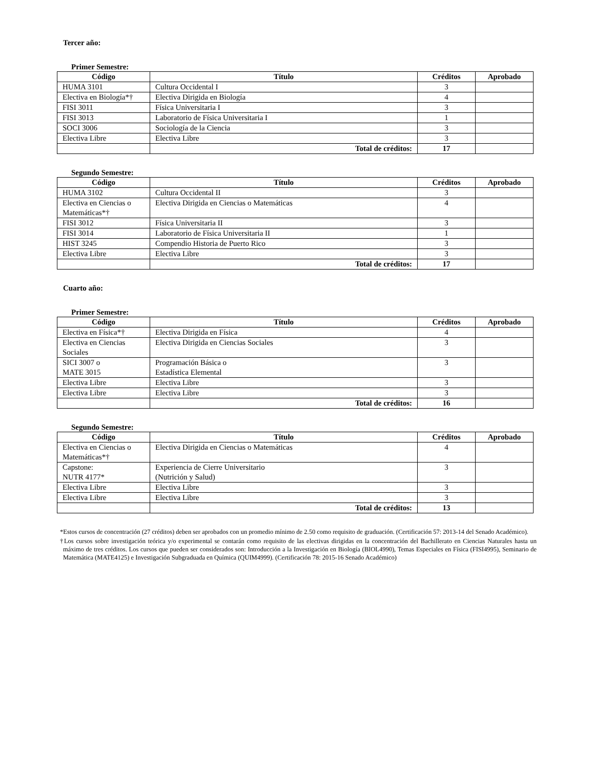Tercer año:
Primer Semestre:
| Código | Título | Créditos | Aprobado |
| --- | --- | --- | --- |
| HUMA 3101 | Cultura Occidental I | 3 | |
| Electiva en Biología*† | Electiva Dirigida en Biología | 4 | |
| FISI 3011 | Física Universitaria I | 3 | |
| FISI 3013 | Laboratorio de Física Universitaria I | 1 | |
| SOCI 3006 | Sociología de la Ciencia | 3 | |
| Electiva Libre | Electiva Libre | 3 | |
| | Total de créditos: | 17 | |
Segundo Semestre:
| Código | Título | Créditos | Aprobado |
| --- | --- | --- | --- |
| HUMA 3102 | Cultura Occidental II | 3 | |
| Electiva en Ciencias o Matemáticas*† | Electiva Dirigida en Ciencias o Matemáticas | 4 | |
| FISI 3012 | Física Universitaria II | 3 | |
| FISI 3014 | Laboratorio de Física Universitaria II | 1 | |
| HIST 3245 | Compendio Historia de Puerto Rico | 3 | |
| Electiva Libre | Electiva Libre | 3 | |
| | Total de créditos: | 17 | |
Cuarto año:
Primer Semestre:
| Código | Título | Créditos | Aprobado |
| --- | --- | --- | --- |
| Electiva en Física*† | Electiva Dirigida en Física | 4 | |
| Electiva en Ciencias Sociales | Electiva Dirigida en Ciencias Sociales | 3 | |
| SICI 3007 o MATE 3015 | Programación Básica o Estadística Elemental | 3 | |
| Electiva Libre | Electiva Libre | 3 | |
| Electiva Libre | Electiva Libre | 3 | |
| | Total de créditos: | 16 | |
Segundo Semestre:
| Código | Título | Créditos | Aprobado |
| --- | --- | --- | --- |
| Electiva en Ciencias o Matemáticas*† | Electiva Dirigida en Ciencias o Matemáticas | 4 | |
| Capstone: NUTR 4177* | Experiencia de Cierre Universitario (Nutrición y Salud) | 3 | |
| Electiva Libre | Electiva Libre | 3 | |
| Electiva Libre | Electiva Libre | 3 | |
| | Total de créditos: | 13 | |
*Estos cursos de concentración (27 créditos) deben ser aprobados con un promedio mínimo de 2.50 como requisito de graduación. (Certificación 57: 2013-14 del Senado Académico).
†Los cursos sobre investigación teórica y/o experimental se contarán como requisito de las electivas dirigidas en la concentración del Bachillerato en Ciencias Naturales hasta un máximo de tres créditos. Los cursos que pueden ser considerados son: Introducción a la Investigación en Biología (BIOL4990), Temas Especiales en Física (FISI4995), Seminario de Matemática (MATE4125) e Investigación Subgraduada en Química (QUIM4999). (Certificación 78: 2015-16 Senado Académico)